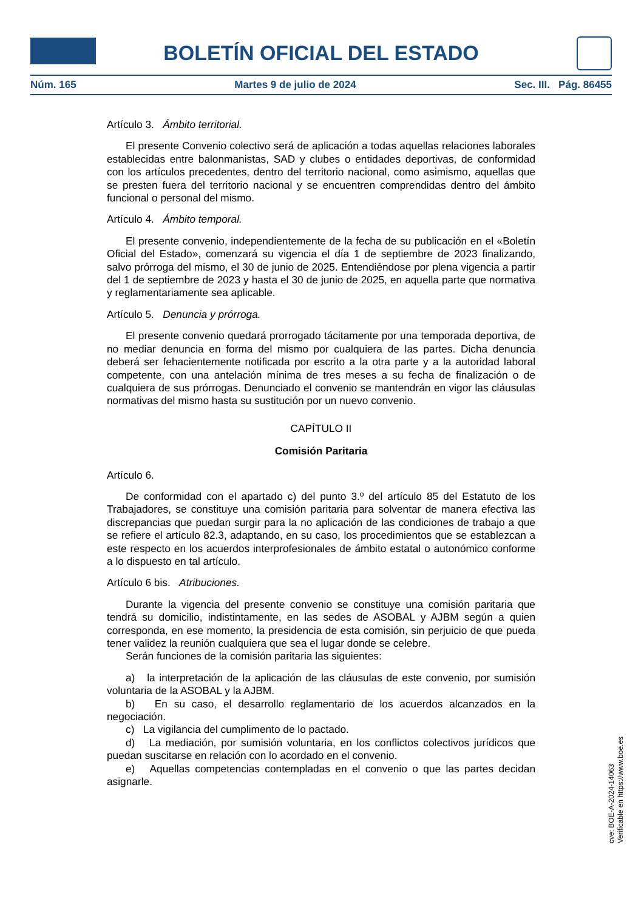BOLETÍN OFICIAL DEL ESTADO
Núm. 165 Martes 9 de julio de 2024 Sec. III. Pág. 86455
Artículo 3. Ámbito territorial.
El presente Convenio colectivo será de aplicación a todas aquellas relaciones laborales establecidas entre balonmanistas, SAD y clubes o entidades deportivas, de conformidad con los artículos precedentes, dentro del territorio nacional, como asimismo, aquellas que se presten fuera del territorio nacional y se encuentren comprendidas dentro del ámbito funcional o personal del mismo.
Artículo 4. Ámbito temporal.
El presente convenio, independientemente de la fecha de su publicación en el «Boletín Oficial del Estado», comenzará su vigencia el día 1 de septiembre de 2023 finalizando, salvo prórroga del mismo, el 30 de junio de 2025. Entendiéndose por plena vigencia a partir del 1 de septiembre de 2023 y hasta el 30 de junio de 2025, en aquella parte que normativa y reglamentariamente sea aplicable.
Artículo 5. Denuncia y prórroga.
El presente convenio quedará prorrogado tácitamente por una temporada deportiva, de no mediar denuncia en forma del mismo por cualquiera de las partes. Dicha denuncia deberá ser fehacientemente notificada por escrito a la otra parte y a la autoridad laboral competente, con una antelación mínima de tres meses a su fecha de finalización o de cualquiera de sus prórrogas. Denunciado el convenio se mantendrán en vigor las cláusulas normativas del mismo hasta su sustitución por un nuevo convenio.
CAPÍTULO II
Comisión Paritaria
Artículo 6.
De conformidad con el apartado c) del punto 3.º del artículo 85 del Estatuto de los Trabajadores, se constituye una comisión paritaria para solventar de manera efectiva las discrepancias que puedan surgir para la no aplicación de las condiciones de trabajo a que se refiere el artículo 82.3, adaptando, en su caso, los procedimientos que se establezcan a este respecto en los acuerdos interprofesionales de ámbito estatal o autonómico conforme a lo dispuesto en tal artículo.
Artículo 6 bis. Atribuciones.
Durante la vigencia del presente convenio se constituye una comisión paritaria que tendrá su domicilio, indistintamente, en las sedes de ASOBAL y AJBM según a quien corresponda, en ese momento, la presidencia de esta comisión, sin perjuicio de que pueda tener validez la reunión cualquiera que sea el lugar donde se celebre.
Serán funciones de la comisión paritaria las siguientes:
a) la interpretación de la aplicación de las cláusulas de este convenio, por sumisión voluntaria de la ASOBAL y la AJBM.
b) En su caso, el desarrollo reglamentario de los acuerdos alcanzados en la negociación.
c) La vigilancia del cumplimento de lo pactado.
d) La mediación, por sumisión voluntaria, en los conflictos colectivos jurídicos que puedan suscitarse en relación con lo acordado en el convenio.
e) Aquellas competencias contempladas en el convenio o que las partes decidan asignarle.
cve: BOE-A-2024-14063
Verificable en https://www.boe.es